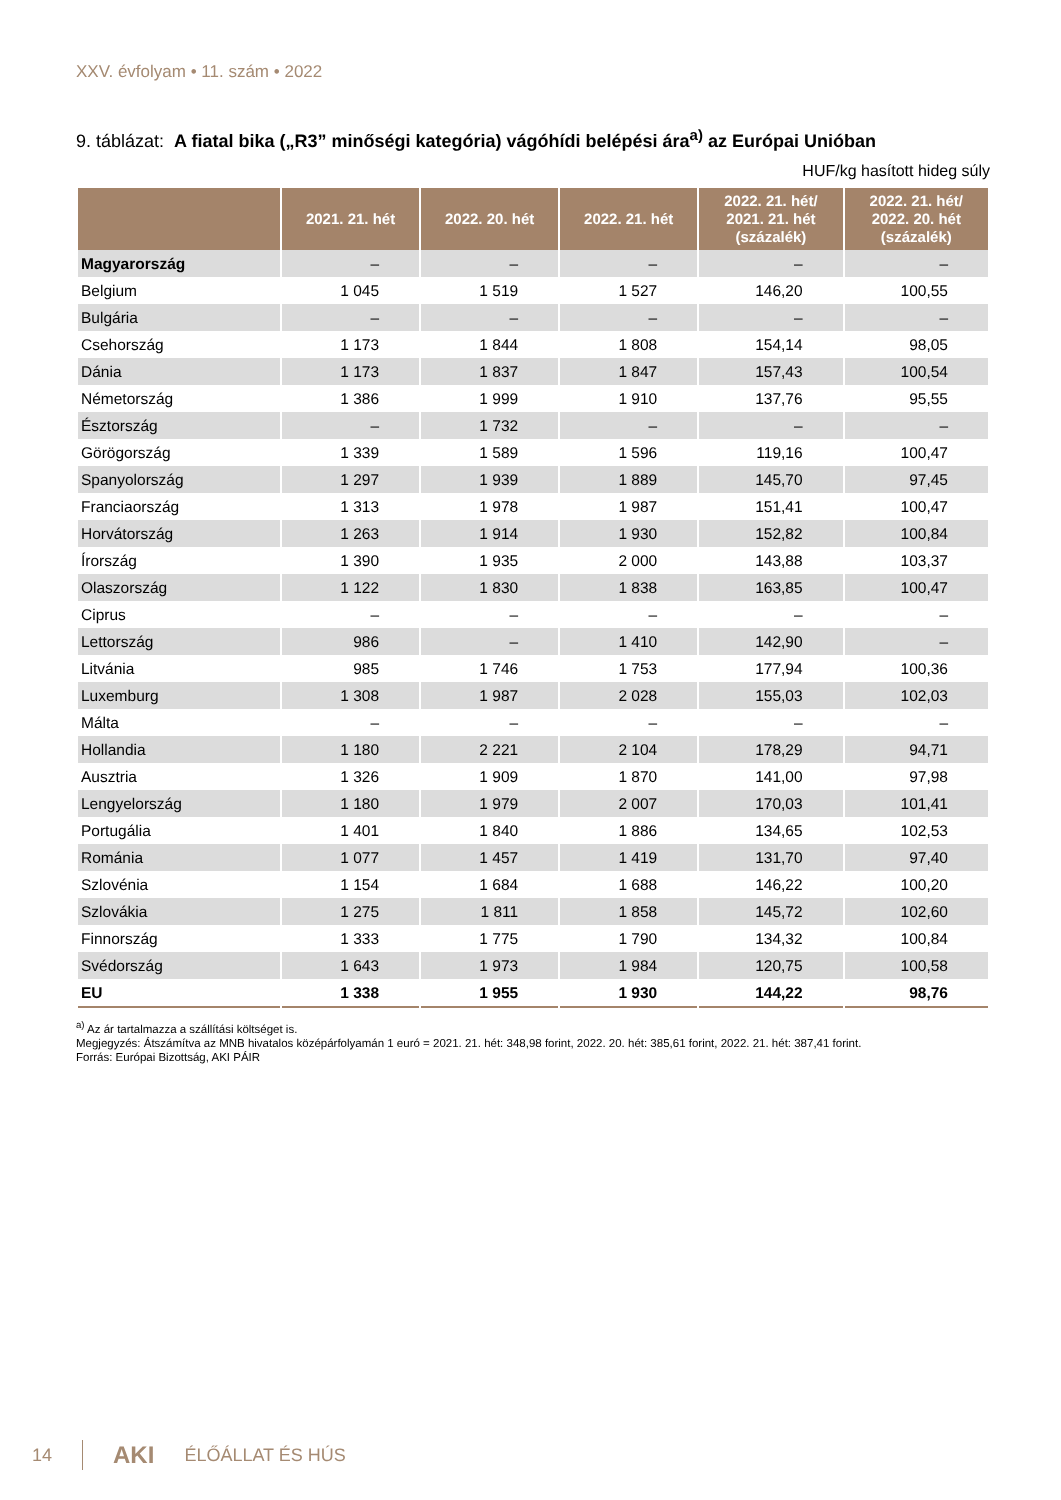XXV. évfolyam • 11. szám • 2022
9. táblázat: A fiatal bika („R3” minőségi kategória) vágóhídi belépési ára<sup>a)</sup> az Európai Unióban
HUF/kg hasított hideg súly
| | 2021. 21. hét | 2022. 20. hét | 2022. 21. hét | 2022. 21. hét/ 2021. 21. hét (százalék) | 2022. 21. hét/ 2022. 20. hét (százalék) |
| --- | --- | --- | --- | --- | --- |
| Magyarország | – | – | – | – | – |
| Belgium | 1 045 | 1 519 | 1 527 | 146,20 | 100,55 |
| Bulgária | – | – | – | – | – |
| Csehország | 1 173 | 1 844 | 1 808 | 154,14 | 98,05 |
| Dánia | 1 173 | 1 837 | 1 847 | 157,43 | 100,54 |
| Németország | 1 386 | 1 999 | 1 910 | 137,76 | 95,55 |
| Észtország | – | 1 732 | – | – | – |
| Görögország | 1 339 | 1 589 | 1 596 | 119,16 | 100,47 |
| Spanyolország | 1 297 | 1 939 | 1 889 | 145,70 | 97,45 |
| Franciaország | 1 313 | 1 978 | 1 987 | 151,41 | 100,47 |
| Horvátország | 1 263 | 1 914 | 1 930 | 152,82 | 100,84 |
| Írország | 1 390 | 1 935 | 2 000 | 143,88 | 103,37 |
| Olaszország | 1 122 | 1 830 | 1 838 | 163,85 | 100,47 |
| Ciprus | – | – | – | – | – |
| Lettország | 986 | – | 1 410 | 142,90 | – |
| Litvánia | 985 | 1 746 | 1 753 | 177,94 | 100,36 |
| Luxemburg | 1 308 | 1 987 | 2 028 | 155,03 | 102,03 |
| Málta | – | – | – | – | – |
| Hollandia | 1 180 | 2 221 | 2 104 | 178,29 | 94,71 |
| Ausztria | 1 326 | 1 909 | 1 870 | 141,00 | 97,98 |
| Lengyelország | 1 180 | 1 979 | 2 007 | 170,03 | 101,41 |
| Portugália | 1 401 | 1 840 | 1 886 | 134,65 | 102,53 |
| Románia | 1 077 | 1 457 | 1 419 | 131,70 | 97,40 |
| Szlovénia | 1 154 | 1 684 | 1 688 | 146,22 | 100,20 |
| Szlovákia | 1 275 | 1 811 | 1 858 | 145,72 | 102,60 |
| Finnország | 1 333 | 1 775 | 1 790 | 134,32 | 100,84 |
| Svédország | 1 643 | 1 973 | 1 984 | 120,75 | 100,58 |
| EU | 1 338 | 1 955 | 1 930 | 144,22 | 98,76 |
<sup>a)</sup> Az ár tartalmazza a szállítási költséget is.
Megjegyzés: Átszámítva az MNB hivatalos középárfolyamán 1 euró = 2021. 21. hét: 348,98 forint, 2022. 20. hét: 385,61 forint, 2022. 21. hét: 387,41 forint.
Forrás: Európai Bizottság, AKI PÁIR
14 AKI ÉLŐÁLLAT ÉS HÚS